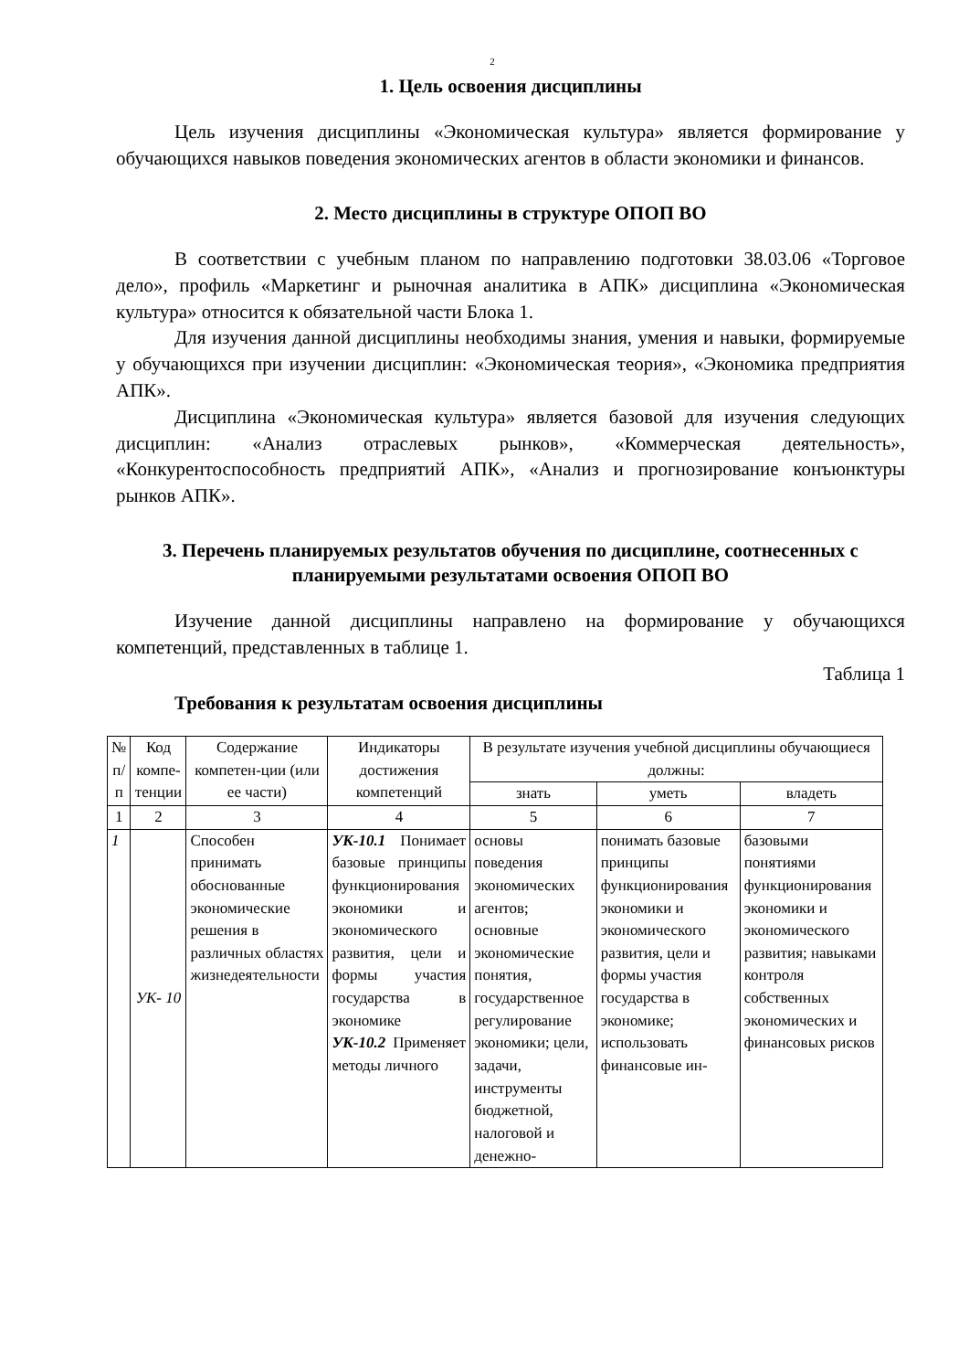2
1. Цель освоения дисциплины
Цель изучения дисциплины «Экономическая культура» является формирование у обучающихся навыков поведения экономических агентов в области экономики и финансов.
2. Место дисциплины в структуре ОПОП ВО
В соответствии с учебным планом по направлению подготовки 38.03.06 «Торговое дело», профиль «Маркетинг и рыночная аналитика в АПК» дисциплина «Экономическая культура» относится к обязательной части Блока 1.
Для изучения данной дисциплины необходимы знания, умения и навыки, формируемые у обучающихся при изучении дисциплин: «Экономическая теория», «Экономика предприятия АПК».
Дисциплина «Экономическая культура» является базовой для изучения следующих дисциплин: «Анализ отраслевых рынков», «Коммерческая деятельность», «Конкурентоспособность предприятий АПК», «Анализ и прогнозирование конъюнктуры рынков АПК».
3. Перечень планируемых результатов обучения по дисциплине, соотнесенных с планируемыми результатами освоения ОПОП ВО
Изучение данной дисциплины направлено на формирование у обучающихся компетенций, представленных в таблице 1.
Таблица 1
Требования к результатам освоения дисциплины
| № п/ п | Код компе-тенции | Содержание компетен-ции (или ее части) | Индикаторы достижения компетенций | В результате изучения учебной дисциплины обучающиеся должны: | | |
| --- | --- | --- | --- | --- | --- | --- |
| | | | | знать | уметь | владеть |
| 1 | 2 | 3 | 4 | 5 | 6 | 7 |
| 1 | УК- 10 | Способен принимать обоснованные экономические решения в различных областях жизнедеятельности | УК-10.1 Понимает базовые принципы функционирования экономики и экономического развития, цели и формы участия государства в экономике УК-10.2 Применяет методы личного | основы поведения экономических агентов; основные экономические понятия, государственное регулирование экономики; цели, задачи, инструменты бюджетной, налоговой и денежно- | понимать базовые принципы функционирования экономики и экономического развития, цели и формы участия государства в экономике; использовать финансовые ин- | базовыми понятиями функционирования экономики и экономического развития; навыками контроля собственных экономических и финансовых рисков |